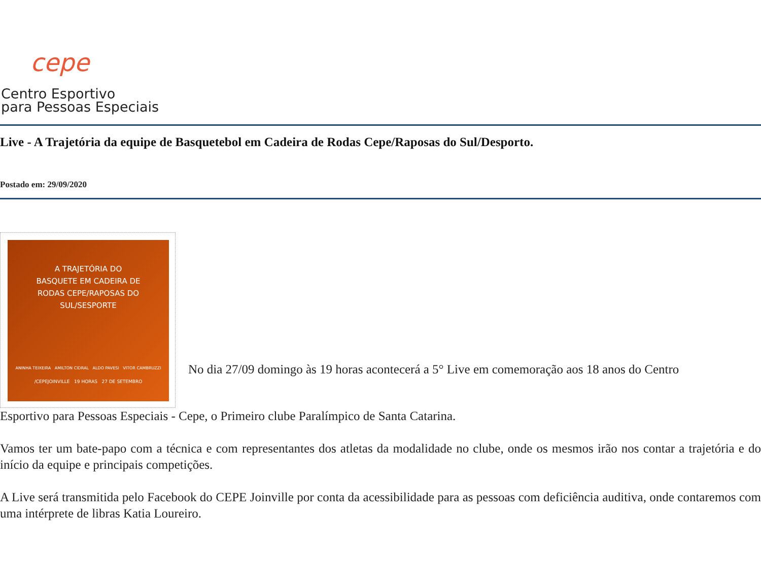cepe
Centro Esportivo
para Pessoas Especiais
Live - A Trajetória da equipe de Basquetebol em Cadeira de Rodas Cepe/Raposas do Sul/Desporto.
Postado em: 29/09/2020
A TRAJETÓRIA DO
BASQUETE EM CADEIRA DE
RODAS CEPE/RAPOSAS DO
SUL/SESPORTE
ANINHA TEIXEIRA AMILTON CIDRAL ALDO PAVESI VITOR CAMBRUZZI
/CEPEJOINVILLE 19 HORAS 27 DE SETEMBRO
No dia 27/09 domingo às 19 horas acontecerá a 5° Live em comemoração aos 18 anos do Centro
Esportivo para Pessoas Especiais - Cepe, o Primeiro clube Paralímpico de Santa Catarina.
Vamos ter um bate-papo com a técnica e com representantes dos atletas da modalidade no clube, onde os mesmos irão nos contar a trajetória e do início da equipe e principais competições.
A Live será transmitida pelo Facebook do CEPE Joinville por conta da acessibilidade para as pessoas com deficiência auditiva, onde contaremos com uma intérprete de libras Katia Loureiro.